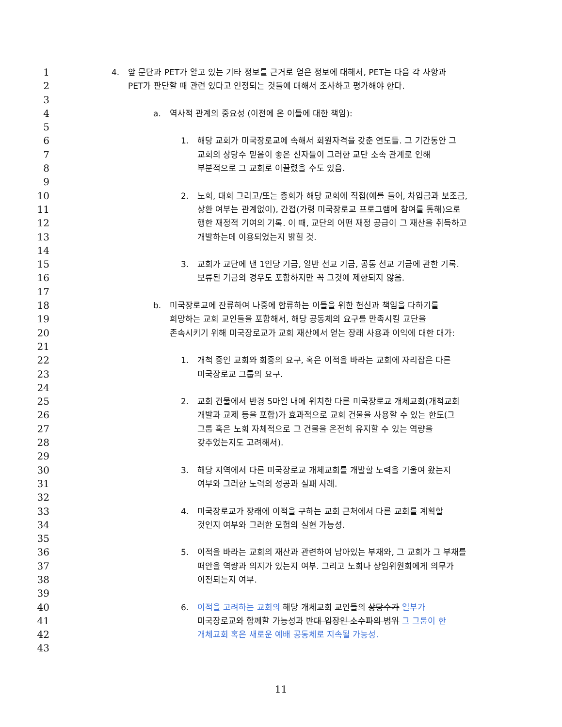1
4. 앞 문단과 PET가 알고 있는 기타 정보를 근거로 얻은 정보에 대해서, PET는 다음 각 사항과
2
PET가 판단할 때 관련 있다고 인정되는 것들에 대해서 조사하고 평가해야 한다.
3
4
a. 역사적 관계의 중요성 (이전에 온 이들에 대한 책임):
5
6
1. 해당 교회가 미국장로교에 속해서 회원자격을 갖춘 연도들. 그 기간동안 그
7
교회의 상당수 믿음이 좋은 신자들이 그러한 교단 소속 관계로 인해
8
부분적으로 그 교회로 이끌렸을 수도 있음.
9
10
2. 노회, 대회 그리고/또는 총회가 해당 교회에 직접(예를 들어, 차입금과 보조금,
11
상환 여부는 관계없이), 간접(가령 미국장로교 프로그램에 참여를 통해)으로
12
행한 재정적 기여의 기록. 이 때, 교단의 어떤 재정 공급이 그 재산을 취득하고
13
개발하는데 이용되었는지 밝힐 것.
14
15
3. 교회가 교단에 낸 1인당 기금, 일반 선교 기금, 공동 선교 기금에 관한 기록.
16
보류된 기금의 경우도 포함하지만 꼭 그것에 제한되지 않음.
17
18
b. 미국장로교에 잔류하여 나중에 합류하는 이들을 위한 헌신과 책임을 다하기를
19
희망하는 교회 교인들을 포함해서, 해당 공동체의 요구를 만족시킬 교단을
20
존속시키기 위해 미국장로교가 교회 재산에서 얻는 장래 사용과 이익에 대한 대가:
21
22
1. 개척 중인 교회와 회중의 요구, 혹은 이적을 바라는 교회에 자리잡은 다른
23
미국장로교 그룹의 요구.
24
25
2. 교회 건물에서 반경 5마일 내에 위치한 다른 미국장로교 개체교회(개척교회
26
개발과 교제 등을 포함)가 효과적으로 교회 건물을 사용할 수 있는 한도(그
27
그룹 혹은 노회 자체적으로 그 건물을 온전히 유지할 수 있는 역량을
28
갖추었는지도 고려해서).
29
30
3. 해당 지역에서 다른 미국장로교 개체교회를 개발할 노력을 기울여 왔는지
31
여부와 그러한 노력의 성공과 실패 사례.
32
33
4. 미국장로교가 장래에 이적을 구하는 교회 근처에서 다른 교회를 계획할
34
것인지 여부와 그러한 모험의 실현 가능성.
35
36
5. 이적을 바라는 교회의 재산과 관련하여 남아있는 부채와, 그 교회가 그 부채를
37
떠안을 역량과 의지가 있는지 여부. 그리고 노회나 상임위원회에게 의무가
38
이전되는지 여부.
39
40
6. 이적을 고려하는 교회의 해당 개체교회 교인들의 상당수가 일부가
41
미국장로교와 함께할 가능성과 반대 입장인 소수파의 범위 그 그룹이 한
42
개체교회 혹은 새로운 예배 공동체로 지속될 가능성.
43
11